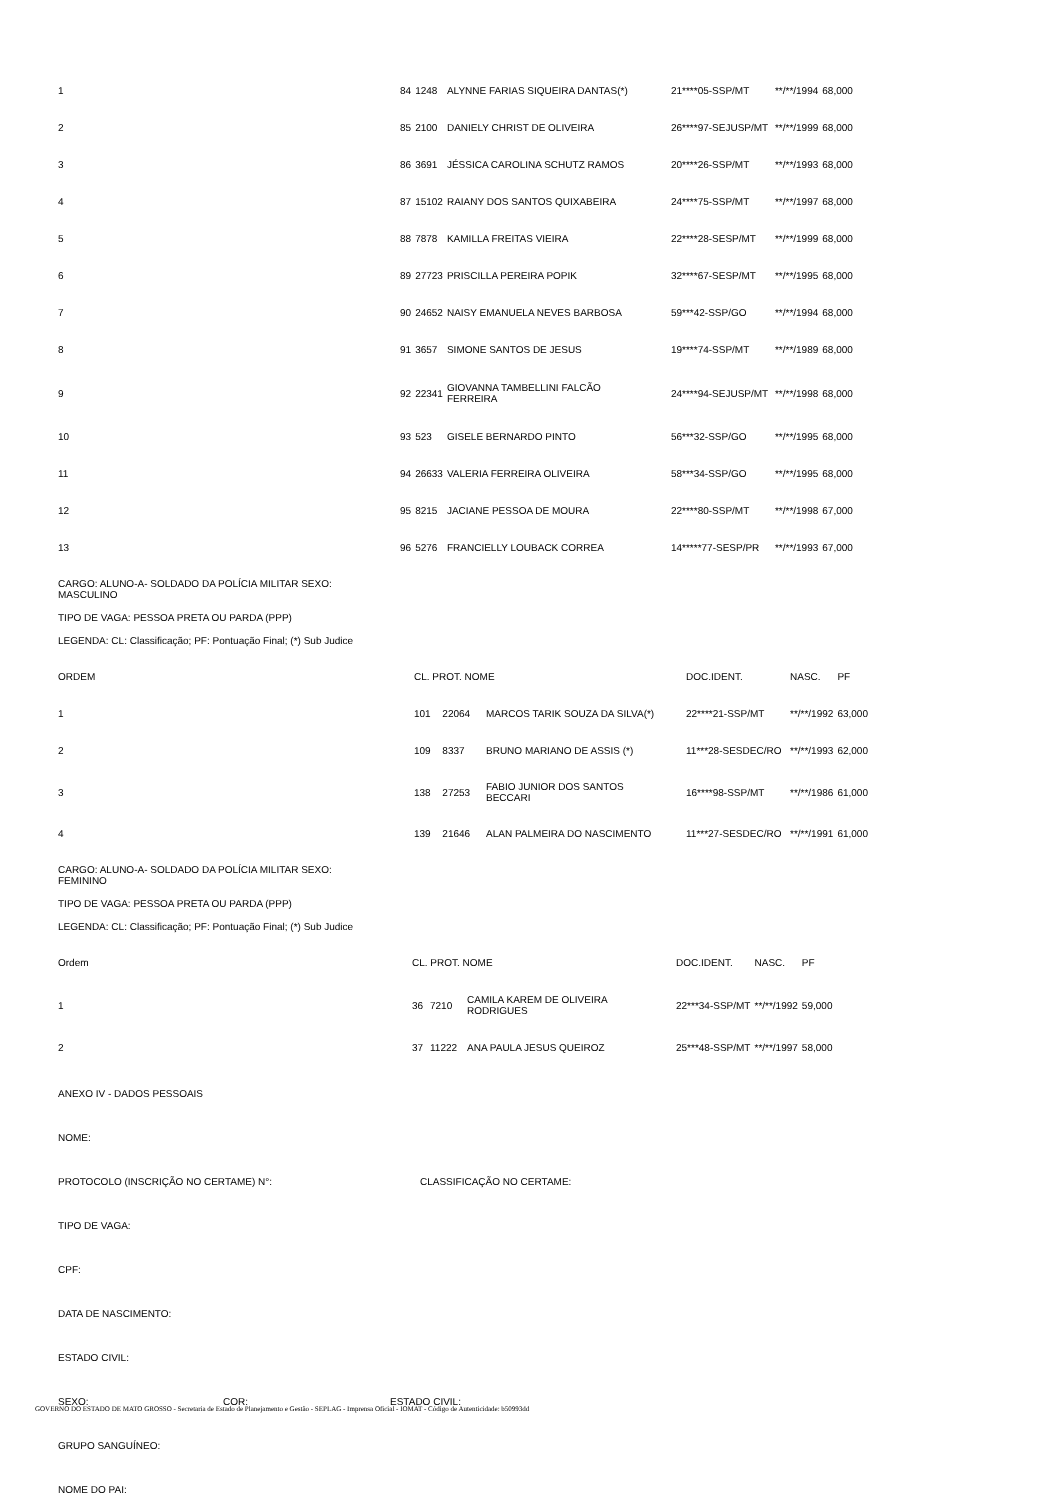| 1 | 84 | 1248 | ALYNNE FARIAS SIQUEIRA DANTAS(*) | 21****05-SSP/MT | **/**/1994 | 68,000 |
| 2 | 85 | 2100 | DANIELY CHRIST DE OLIVEIRA | 26****97-SEJUSP/MT | **/**/1999 | 68,000 |
| 3 | 86 | 3691 | JÉSSICA CAROLINA SCHUTZ RAMOS | 20****26-SSP/MT | **/**/1993 | 68,000 |
| 4 | 87 | 15102 | RAIANY DOS SANTOS QUIXABEIRA | 24****75-SSP/MT | **/**/1997 | 68,000 |
| 5 | 88 | 7878 | KAMILLA FREITAS VIEIRA | 22****28-SESP/MT | **/**/1999 | 68,000 |
| 6 | 89 | 27723 | PRISCILLA PEREIRA POPIK | 32****67-SESP/MT | **/**/1995 | 68,000 |
| 7 | 90 | 24652 | NAISY EMANUELA NEVES BARBOSA | 59***42-SSP/GO | **/**/1994 | 68,000 |
| 8 | 91 | 3657 | SIMONE SANTOS DE JESUS | 19****74-SSP/MT | **/**/1989 | 68,000 |
| 9 | 92 | 22341 | GIOVANNA TAMBELLINI FALCÃO FERREIRA | 24****94-SEJUSP/MT | **/**/1998 | 68,000 |
| 10 | 93 | 523 | GISELE BERNARDO PINTO | 56***32-SSP/GO | **/**/1995 | 68,000 |
| 11 | 94 | 26633 | VALERIA FERREIRA OLIVEIRA | 58***34-SSP/GO | **/**/1995 | 68,000 |
| 12 | 95 | 8215 | JACIANE PESSOA DE MOURA | 22****80-SSP/MT | **/**/1998 | 67,000 |
| 13 | 96 | 5276 | FRANCIELLY LOUBACK CORREA | 14*****77-SESP/PR | **/**/1993 | 67,000 |
CARGO: ALUNO-A- SOLDADO DA POLÍCIA MILITAR SEXO: MASCULINO
TIPO DE VAGA: PESSOA PRETA OU PARDA (PPP)
LEGENDA: CL: Classificação; PF: Pontuação Final; (*) Sub Judice
| ORDEM | CL. PROT. NOME | | | DOC.IDENT. | NASC. | PF |
| 1 | 101 | 22064 | MARCOS TARIK SOUZA DA SILVA(*) | 22****21-SSP/MT | **/**/1992 | 63,000 |
| 2 | 109 | 8337 | BRUNO MARIANO DE ASSIS (*) | 11***28-SESDEC/RO | **/**/1993 | 62,000 |
| 3 | 138 | 27253 | FABIO JUNIOR DOS SANTOS BECCARI | 16****98-SSP/MT | **/**/1986 | 61,000 |
| 4 | 139 | 21646 | ALAN PALMEIRA DO NASCIMENTO | 11***27-SESDEC/RO | **/**/1991 | 61,000 |
CARGO: ALUNO-A- SOLDADO DA POLÍCIA MILITAR SEXO: FEMININO
TIPO DE VAGA: PESSOA PRETA OU PARDA (PPP)
LEGENDA: CL: Classificação; PF: Pontuação Final; (*) Sub Judice
| Ordem | CL. PROT. NOME | | | DOC.IDENT. | NASC. | PF |
| 1 | 36 | 7210 | CAMILA KAREM DE OLIVEIRA RODRIGUES | 22***34-SSP/MT | **/**/1992 | 59,000 |
| 2 | 37 | 11222 | ANA PAULA JESUS QUEIROZ | 25***48-SSP/MT | **/**/1997 | 58,000 |
ANEXO IV - DADOS PESSOAIS
NOME:
PROTOCOLO (INSCRIÇÃO NO CERTAME) N°: CLASSIFICAÇÃO NO CERTAME:
TIPO DE VAGA:
CPF:
DATA DE NASCIMENTO:
ESTADO CIVIL:
SEXO: COR: ESTADO CIVIL:
GRUPO SANGUÍNEO:
NOME DO PAI:
GOVERNO DO ESTADO DE MATO GROSSO - Secretaria de Estado de Planejamento e Gestão - SEPLAG - Imprensa Oficial - IOMAT - Código de Autenticidade: b50993dd